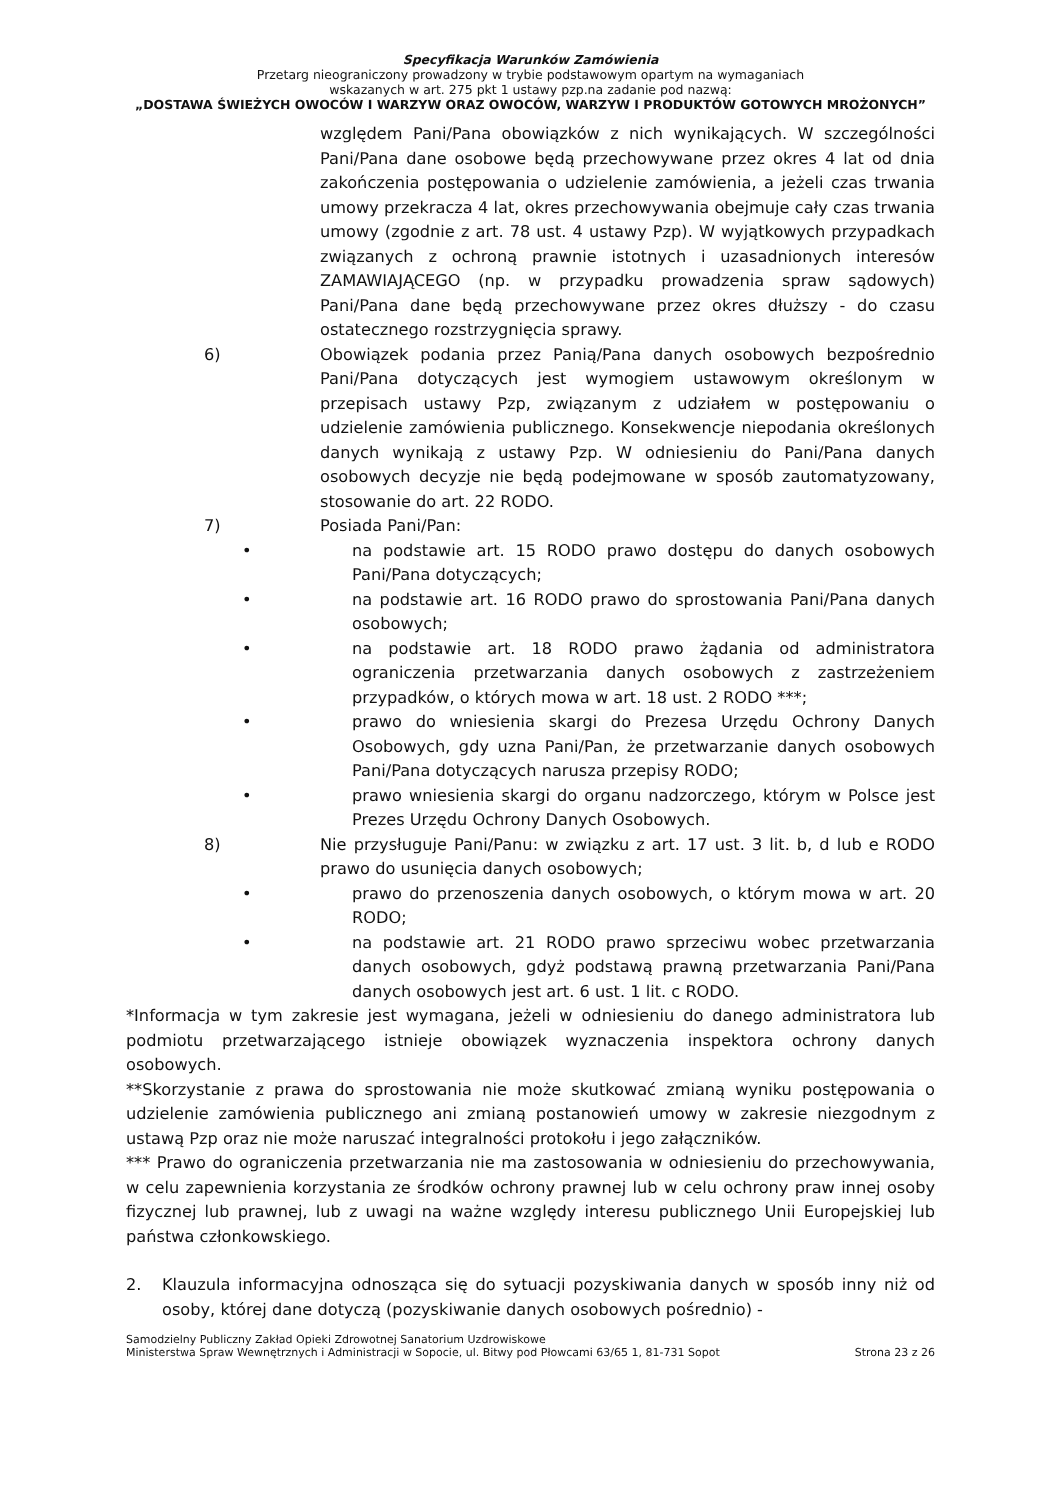Specyfikacja Warunków Zamówienia
Przetarg nieograniczony prowadzony w trybie podstawowym opartym na wymaganiach
wskazanych w art. 275 pkt 1 ustawy pzp.na zadanie pod nazwą:
„DOSTAWA ŚWIEŻYCH OWOCÓW I WARZYW ORAZ OWOCÓW, WARZYW I PRODUKTÓW GOTOWYCH MROŻONYCH”
względem Pani/Pana obowiązków z nich wynikających. W szczególności Pani/Pana dane osobowe będą przechowywane przez okres 4 lat od dnia zakończenia postępowania o udzielenie zamówienia, a jeżeli czas trwania umowy przekracza 4 lat, okres przechowywania obejmuje cały czas trwania umowy (zgodnie z art. 78 ust. 4 ustawy Pzp). W wyjątkowych przypadkach związanych z ochroną prawnie istotnych i uzasadnionych interesów ZAMAWIAJĄCEGO (np. w przypadku prowadzenia spraw sądowych) Pani/Pana dane będą przechowywane przez okres dłuższy - do czasu ostatecznego rozstrzygnięcia sprawy.
6) Obowiązek podania przez Panią/Pana danych osobowych bezpośrednio Pani/Pana dotyczących jest wymogiem ustawowym określonym w przepisach ustawy Pzp, związanym z udziałem w postępowaniu o udzielenie zamówienia publicznego. Konsekwencje niepodania określonych danych wynikają z ustawy Pzp. W odniesieniu do Pani/Pana danych osobowych decyzje nie będą podejmowane w sposób zautomatyzowany, stosowanie do art. 22 RODO.
7) Posiada Pani/Pan:
• na podstawie art. 15 RODO prawo dostępu do danych osobowych Pani/Pana dotyczących;
• na podstawie art. 16 RODO prawo do sprostowania Pani/Pana danych osobowych;
• na podstawie art. 18 RODO prawo żądania od administratora ograniczenia przetwarzania danych osobowych z zastrzeżeniem przypadków, o których mowa w art. 18 ust. 2 RODO ***;
• prawo do wniesienia skargi do Prezesa Urzędu Ochrony Danych Osobowych, gdy uzna Pani/Pan, że przetwarzanie danych osobowych Pani/Pana dotyczących narusza przepisy RODO;
• prawo wniesienia skargi do organu nadzorczego, którym w Polsce jest Prezes Urzędu Ochrony Danych Osobowych.
8) Nie przysługuje Pani/Panu: w związku z art. 17 ust. 3 lit. b, d lub e RODO prawo do usunięcia danych osobowych;
• prawo do przenoszenia danych osobowych, o którym mowa w art. 20 RODO;
• na podstawie art. 21 RODO prawo sprzeciwu wobec przetwarzania danych osobowych, gdyż podstawą prawną przetwarzania Pani/Pana danych osobowych jest art. 6 ust. 1 lit. c RODO.
*Informacja w tym zakresie jest wymagana, jeżeli w odniesieniu do danego administratora lub podmiotu przetwarzającego istnieje obowiązek wyznaczenia inspektora ochrony danych osobowych.
**Skorzystanie z prawa do sprostowania nie może skutkować zmianą wyniku postępowania o udzielenie zamówienia publicznego ani zmianą postanowień umowy w zakresie niezgodnym z ustawą Pzp oraz nie może naruszać integralności protokołu i jego załączników.
*** Prawo do ograniczenia przetwarzania nie ma zastosowania w odniesieniu do przechowywania, w celu zapewnienia korzystania ze środków ochrony prawnej lub w celu ochrony praw innej osoby fizycznej lub prawnej, lub z uwagi na ważne względy interesu publicznego Unii Europejskiej lub państwa członkowskiego.
2. Klauzula informacyjna odnosząca się do sytuacji pozyskiwania danych w sposób inny niż od osoby, której dane dotyczą (pozyskiwanie danych osobowych pośrednio) -
Samodzielny Publiczny Zakład Opieki Zdrowotnej Sanatorium Uzdrowiskowe
Ministerstwa Spraw Wewnętrznych i Administracji w Sopocie, ul. Bitwy pod Płowcami 63/65 1, 81-731 Sopot
Strona 23 z 26